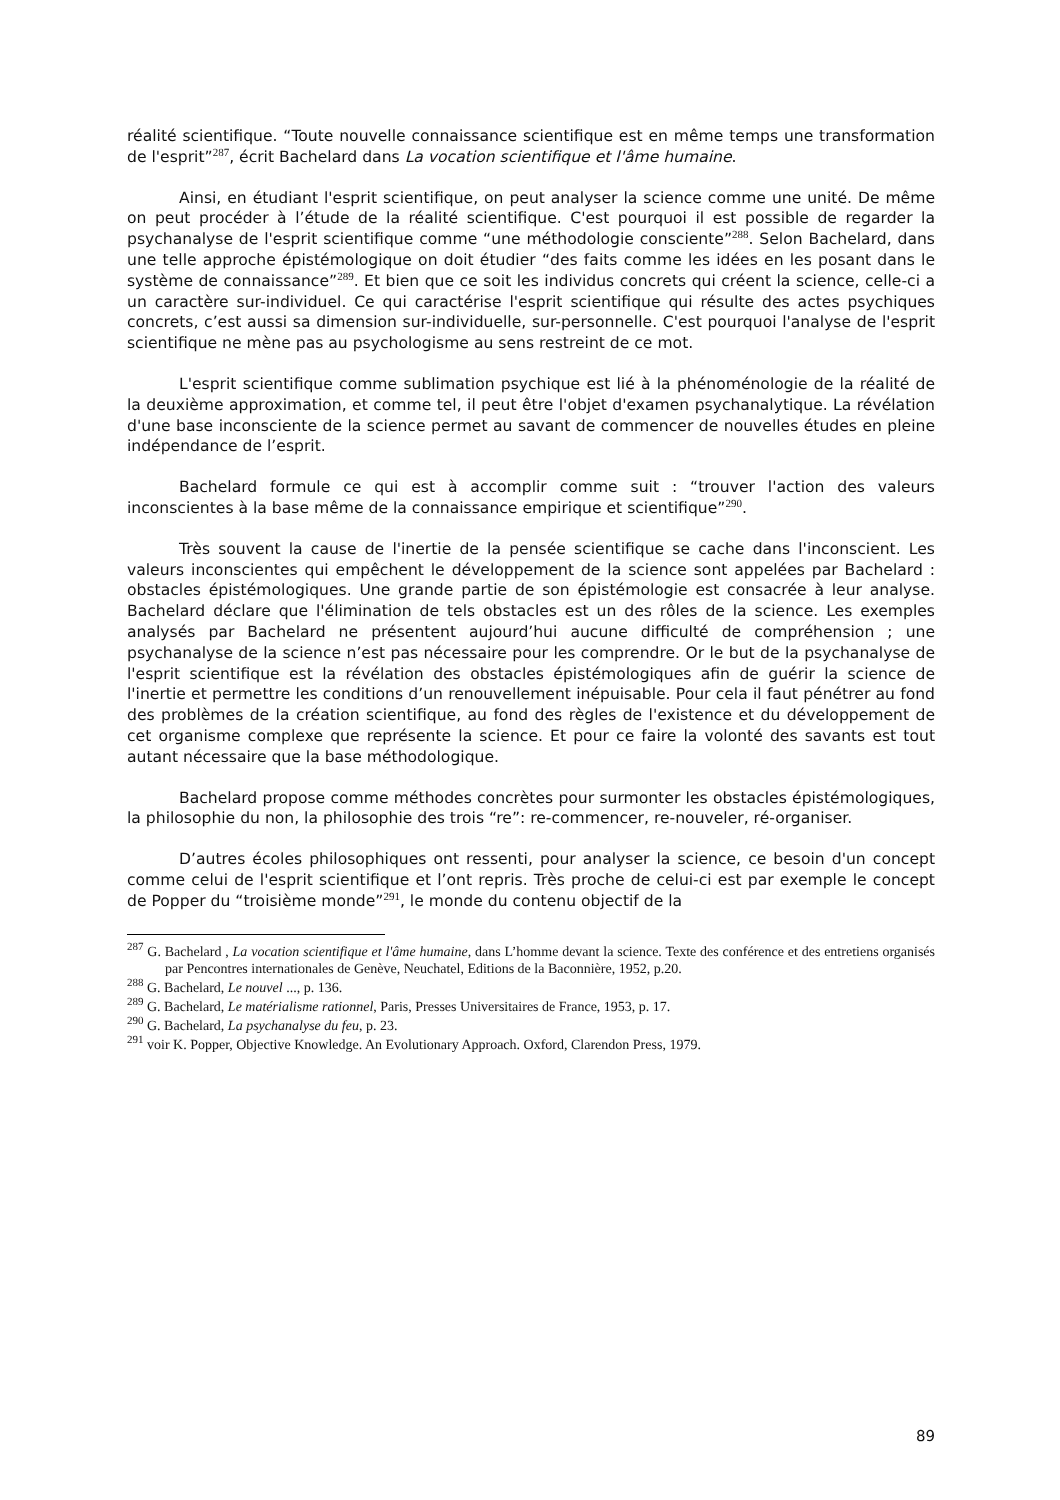réalité scientifique. “Toute nouvelle connaissance scientifique est en même temps une transformation de l'esprit”<sup>287</sup>, écrit Bachelard dans La vocation scientifique et l'âme humaine.
Ainsi, en étudiant l'esprit scientifique, on peut analyser la science comme une unité. De même on peut procéder à l’étude de la réalité scientifique. C'est pourquoi il est possible de regarder la psychanalyse de l'esprit scientifique comme “une méthodologie consciente”<sup>288</sup>. Selon Bachelard, dans une telle approche épistémologique on doit étudier “des faits comme les idées en les posant dans le système de connaissance”<sup>289</sup>. Et bien que ce soit les individus concrets qui créent la science, celle-ci a un caractère sur-individuel. Ce qui caractérise l'esprit scientifique qui résulte des actes psychiques concrets, c’est aussi sa dimension sur-individuelle, sur-personnelle. C'est pourquoi l'analyse de l'esprit scientifique ne mène pas au psychologisme au sens restreint de ce mot.
L'esprit scientifique comme sublimation psychique est lié à la phénoménologie de la réalité de la deuxième approximation, et comme tel, il peut être l'objet d'examen psychanalytique. La révélation d'une base inconsciente de la science permet au savant de commencer de nouvelles études en pleine indépendance de l’esprit.
Bachelard formule ce qui est à accomplir comme suit : “trouver l'action des valeurs inconscientes à la base même de la connaissance empirique et scientifique”<sup>290</sup>.
Très souvent la cause de l'inertie de la pensée scientifique se cache dans l'inconscient. Les valeurs inconscientes qui empêchent le développement de la science sont appelées par Bachelard : obstacles épistémologiques. Une grande partie de son épistémologie est consacrée à leur analyse. Bachelard déclare que l'élimination de tels obstacles est un des rôles de la science. Les exemples analysés par Bachelard ne présentent aujourd’hui aucune difficulté de compréhension ; une psychanalyse de la science n’est pas nécessaire pour les comprendre. Or le but de la psychanalyse de l'esprit scientifique est la révélation des obstacles épistémologiques afin de guérir la science de l'inertie et permettre les conditions d’un renouvellement inépuisable. Pour cela il faut pénétrer au fond des problèmes de la création scientifique, au fond des règles de l'existence et du développement de cet organisme complexe que représente la science. Et pour ce faire la volonté des savants est tout autant nécessaire que la base méthodologique.
Bachelard propose comme méthodes concrètes pour surmonter les obstacles épistémologiques, la philosophie du non, la philosophie des trois “re”: re-commencer, re-nouveler, ré-organiser.
D’autres écoles philosophiques ont ressenti, pour analyser la science, ce besoin d'un concept comme celui de l'esprit scientifique et l’ont repris. Très proche de celui-ci est par exemple le concept de Popper du “troisième monde”<sup>291</sup>, le monde du contenu objectif de la
<sup>287</sup> G. Bachelard , La vocation scientifique et l'âme humaine, dans L’homme devant la science. Texte des conférence et des entretiens organisés par Pencontres internationales de Genève, Neuchatel, Editions de la Baconnière, 1952, p.20.
<sup>288</sup> G. Bachelard, Le nouvel ..., p. 136.
<sup>289</sup> G. Bachelard, Le matérialisme rationnel, Paris, Presses Universitaires de France, 1953, p. 17.
<sup>290</sup> G. Bachelard, La psychanalyse du feu, p. 23.
<sup>291</sup> voir K. Popper, Objective Knowledge. An Evolutionary Approach. Oxford, Clarendon Press, 1979.
89